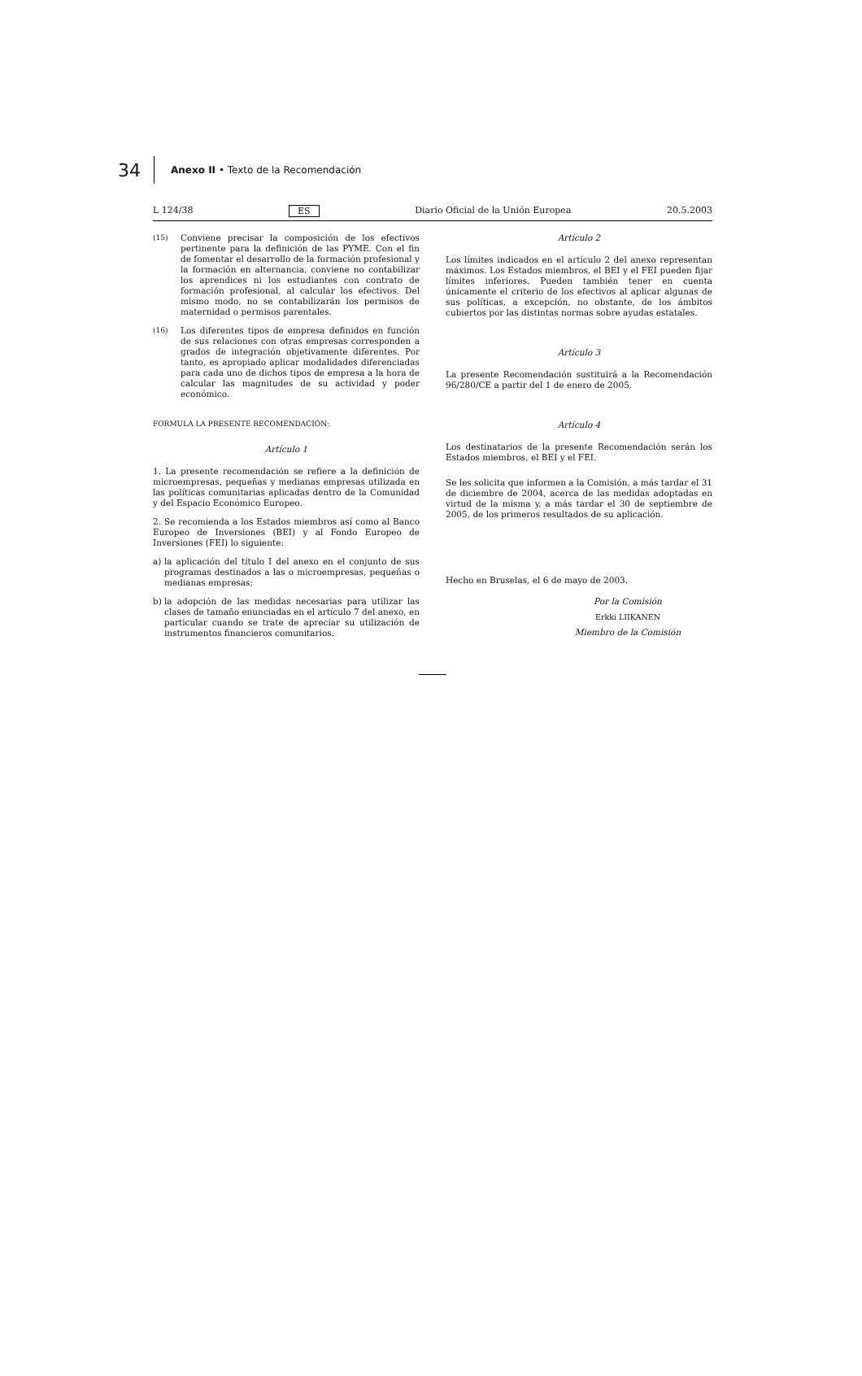34 Anexo II • Texto de la Recomendación
L 124/38 ES Diario Oficial de la Unión Europea 20.5.2003
(15) Conviene precisar la composición de los efectivos pertinente para la definición de las PYME. Con el fin de fomentar el desarrollo de la formación profesional y la formación en alternancia, conviene no contabilizar los aprendices ni los estudiantes con contrato de formación profesional, al calcular los efectivos. Del mismo modo, no se contabilizarán los permisos de maternidad o permisos parentales.
(16) Los diferentes tipos de empresa definidos en función de sus relaciones con otras empresas corresponden a grados de integración objetivamente diferentes. Por tanto, es apropiado aplicar modalidades diferenciadas para cada uno de dichos tipos de empresa a la hora de calcular las magnitudes de su actividad y poder económico.
FORMULA LA PRESENTE RECOMENDACIÓN:
Artículo 1
1. La presente recomendación se refiere a la definición de microempresas, pequeñas y medianas empresas utilizada en las políticas comunitarias aplicadas dentro de la Comunidad y del Espacio Económico Europeo.
2. Se recomienda a los Estados miembros así como al Banco Europeo de Inversiones (BEI) y al Fondo Europeo de Inversiones (FEI) lo siguiente:
a) la aplicación del título I del anexo en el conjunto de sus programas destinados a las o microempresas, pequeñas o medianas empresas;
b) la adopción de las medidas necesarias para utilizar las clases de tamaño enunciadas en el artículo 7 del anexo, en particular cuando se trate de apreciar su utilización de instrumentos financieros comunitarios.
Artículo 2
Los límites indicados en el artículo 2 del anexo representan máximos. Los Estados miembros, el BEI y el FEI pueden fijar límites inferiores. Pueden también tener en cuenta únicamente el criterio de los efectivos al aplicar algunas de sus políticas, a excepción, no obstante, de los ámbitos cubiertos por las distintas normas sobre ayudas estatales.
Artículo 3
La presente Recomendación sustituirá a la Recomendación 96/280/CE a partir del 1 de enero de 2005.
Artículo 4
Los destinatarios de la presente Recomendación serán los Estados miembros, el BEI y el FEI.
Se les solicita que informen a la Comisión, a más tardar el 31 de diciembre de 2004, acerca de las medidas adoptadas en virtud de la misma y, a más tardar el 30 de septiembre de 2005, de los primeros resultados de su aplicación.
Hecho en Bruselas, el 6 de mayo de 2003.
Por la Comisión
Erkki LIIKANEN
Miembro de la Comisión